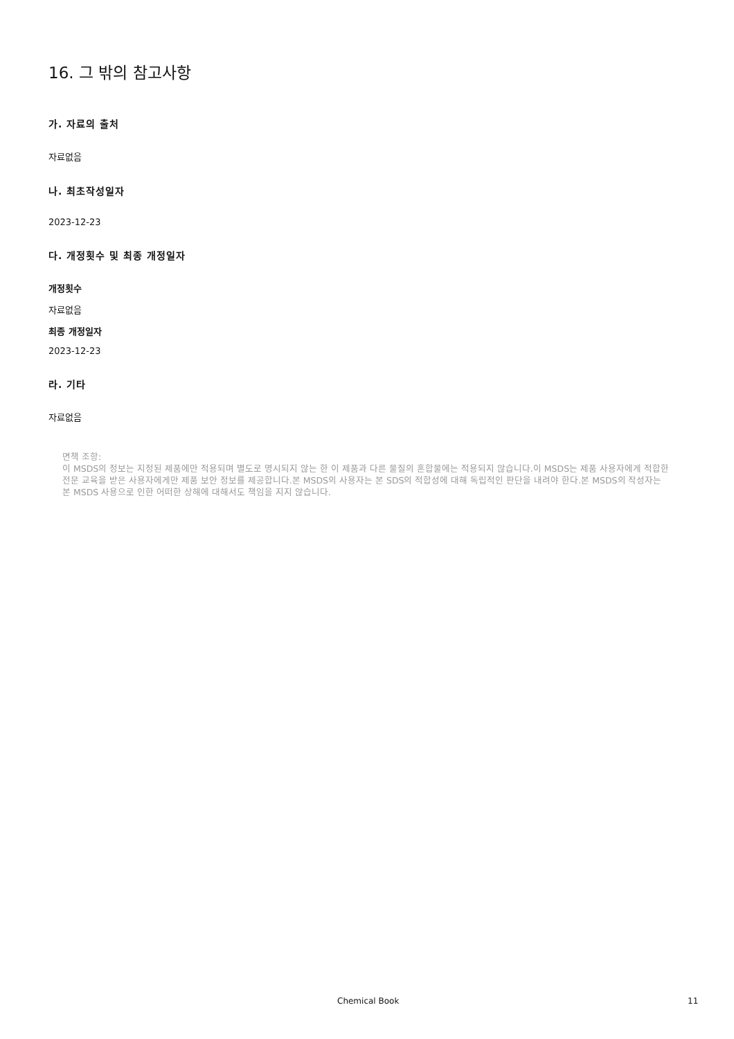16. 그 밖의 참고사항
가. 자료의 출처
자료없음
나. 최초작성일자
2023-12-23
다. 개정횟수 및 최종 개정일자
개정횟수
자료없음
최종 개정일자
2023-12-23
라. 기타
자료없음
면책 조항:
이 MSDS의 정보는 지정된 제품에만 적용되며 별도로 명시되지 않는 한 이 제품과 다른 물질의 혼합물에는 적용되지 않습니다.이 MSDS는 제품 사용자에게 적합한 전문 교육을 받은 사용자에게만 제품 보안 정보를 제공합니다.본 MSDS의 사용자는 본 SDS의 적합성에 대해 독립적인 판단을 내려야 한다.본 MSDS의 작성자는 본 MSDS 사용으로 인한 어떠한 상해에 대해서도 책임을 지지 않습니다.
Chemical Book 11